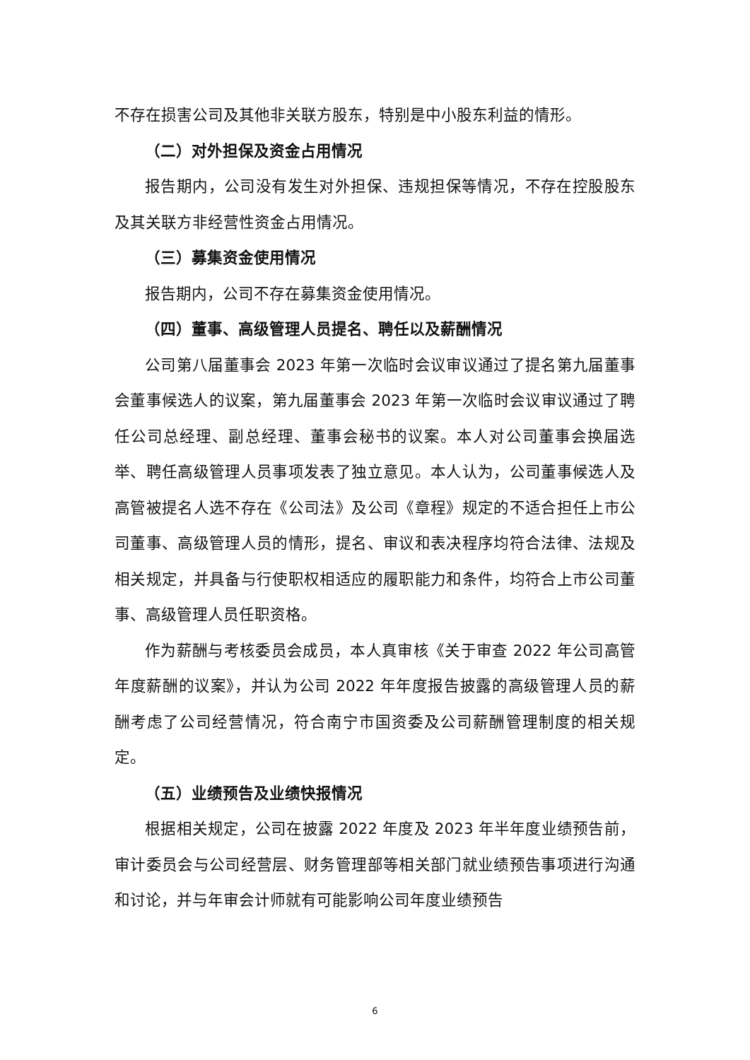不存在损害公司及其他非关联方股东，特别是中小股东利益的情形。
（二）对外担保及资金占用情况
报告期内，公司没有发生对外担保、违规担保等情况，不存在控股股东及其关联方非经营性资金占用情况。
（三）募集资金使用情况
报告期内，公司不存在募集资金使用情况。
（四）董事、高级管理人员提名、聘任以及薪酬情况
公司第八届董事会 2023 年第一次临时会议审议通过了提名第九届董事会董事候选人的议案，第九届董事会 2023 年第一次临时会议审议通过了聘任公司总经理、副总经理、董事会秘书的议案。本人对公司董事会换届选举、聘任高级管理人员事项发表了独立意见。本人认为，公司董事候选人及高管被提名人选不存在《公司法》及公司《章程》规定的不适合担任上市公司董事、高级管理人员的情形，提名、审议和表决程序均符合法律、法规及相关规定，并具备与行使职权相适应的履职能力和条件，均符合上市公司董事、高级管理人员任职资格。
作为薪酬与考核委员会成员，本人真审核《关于审查 2022 年公司高管年度薪酬的议案》，并认为公司 2022 年年度报告披露的高级管理人员的薪酬考虑了公司经营情况，符合南宁市国资委及公司薪酬管理制度的相关规定。
（五）业绩预告及业绩快报情况
根据相关规定，公司在披露 2022 年度及 2023 年半年度业绩预告前，审计委员会与公司经营层、财务管理部等相关部门就业绩预告事项进行沟通和讨论，并与年审会计师就有可能影响公司年度业绩预告
6